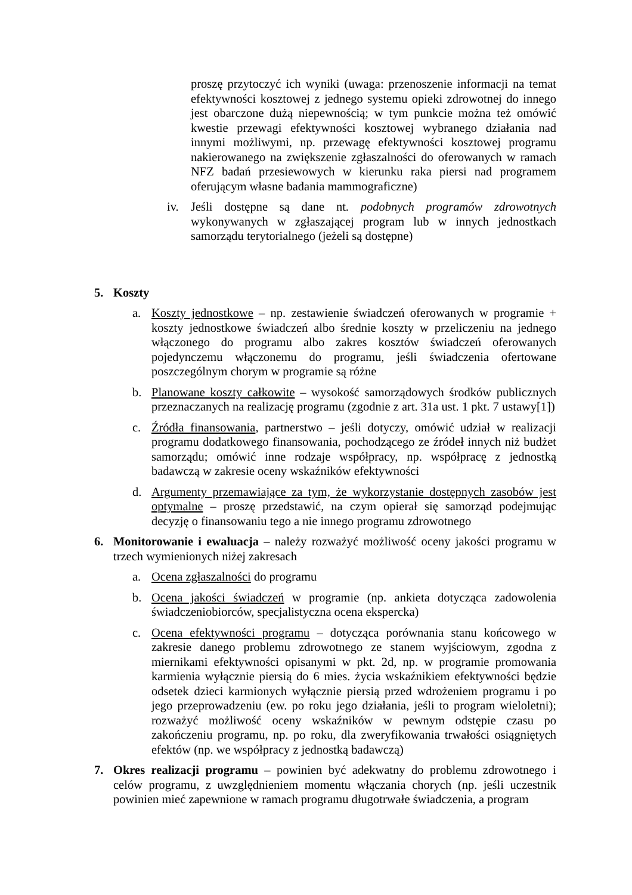proszę przytoczyć ich wyniki (uwaga: przenoszenie informacji na temat efektywności kosztowej z jednego systemu opieki zdrowotnej do innego jest obarczone dużą niepewnością; w tym punkcie można też omówić kwestie przewagi efektywności kosztowej wybranego działania nad innymi możliwymi, np. przewagę efektywności kosztowej programu nakierowanego na zwiększenie zgłaszalności do oferowanych w ramach NFZ badań przesiewowych w kierunku raka piersi nad programem oferującym własne badania mammograficzne)
iv. Jeśli dostępne są dane nt. podobnych programów zdrowotnych wykonywanych w zgłaszającej program lub w innych jednostkach samorządu terytorialnego (jeżeli są dostępne)
5. Koszty
a. Koszty jednostkowe – np. zestawienie świadczeń oferowanych w programie + koszty jednostkowe świadczeń albo średnie koszty w przeliczeniu na jednego włączonego do programu albo zakres kosztów świadczeń oferowanych pojedynczemu włączonemu do programu, jeśli świadczenia ofertowane poszczególnym chorym w programie są różne
b. Planowane koszty całkowite – wysokość samorządowych środków publicznych przeznaczanych na realizację programu (zgodnie z art. 31a ust. 1 pkt. 7 ustawy[1])
c. Źródła finansowania, partnerstwo – jeśli dotyczy, omówić udział w realizacji programu dodatkowego finansowania, pochodzącego ze źródeł innych niż budżet samorządu; omówić inne rodzaje współpracy, np. współpracę z jednostką badawczą w zakresie oceny wskaźników efektywności
d. Argumenty przemawiające za tym, że wykorzystanie dostępnych zasobów jest optymalne – proszę przedstawić, na czym opierał się samorząd podejmując decyzję o finansowaniu tego a nie innego programu zdrowotnego
6. Monitorowanie i ewaluacja – należy rozważyć możliwość oceny jakości programu w trzech wymienionych niżej zakresach
a. Ocena zgłaszalności do programu
b. Ocena jakości świadczeń w programie (np. ankieta dotycząca zadowolenia świadczeniobiorców, specjalistyczna ocena ekspercka)
c. Ocena efektywności programu – dotycząca porównania stanu końcowego w zakresie danego problemu zdrowotnego ze stanem wyjściowym, zgodna z miernikami efektywności opisanymi w pkt. 2d, np. w programie promowania karmienia wyłącznie piersią do 6 mies. życia wskaźnikiem efektywności będzie odsetek dzieci karmionych wyłącznie piersią przed wdrożeniem programu i po jego przeprowadzeniu (ew. po roku jego działania, jeśli to program wieloletni); rozważyć możliwość oceny wskaźników w pewnym odstępie czasu po zakończeniu programu, np. po roku, dla zweryfikowania trwałości osiągniętych efektów (np. we współpracy z jednostką badawczą)
7. Okres realizacji programu – powinien być adekwatny do problemu zdrowotnego i celów programu, z uwzględnieniem momentu włączania chorych (np. jeśli uczestnik powinien mieć zapewnione w ramach programu długotrwałe świadczenia, a program